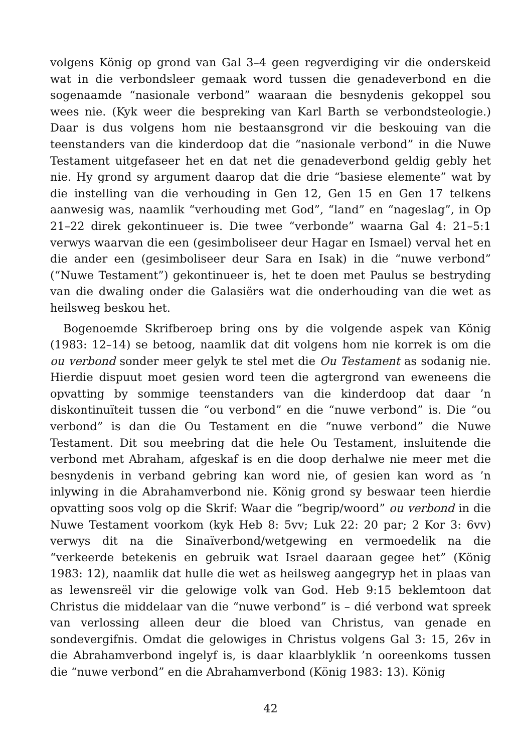volgens König op grond van Gal 3–4 geen regverdiging vir die onderskeid wat in die verbondsleer gemaak word tussen die genadeverbond en die sogenaamde “nasionale verbond” waaraan die besnydenis gekoppel sou wees nie. (Kyk weer die bespreking van Karl Barth se verbondsteologie.) Daar is dus volgens hom nie bestaansgrond vir die beskouing van die teenstanders van die kinderdoop dat die “nasionale verbond” in die Nuwe Testament uitgefaseer het en dat net die genadeverbond geldig gebly het nie. Hy grond sy argument daarop dat die drie “basiese elemente” wat by die instelling van die verhouding in Gen 12, Gen 15 en Gen 17 telkens aanwesig was, naamlik “verhouding met God”, “land” en “nageslag”, in Op 21–22 direk gekontinueer is. Die twee “verbonde” waarna Gal 4: 21–5:1 verwys waarvan die een (gesimboliseer deur Hagar en Ismael) verval het en die ander een (gesimboliseer deur Sara en Isak) in die “nuwe verbond” (“Nuwe Testament”) gekontinueer is, het te doen met Paulus se bestryding van die dwaling onder die Galasiërs wat die onderhouding van die wet as heilsweg beskou het.
Bogenoemde Skrifberoep bring ons by die volgende aspek van König (1983: 12–14) se betoog, naamlik dat dit volgens hom nie korrek is om die ou verbond sonder meer gelyk te stel met die Ou Testament as sodanig nie. Hierdie dispuut moet gesien word teen die agtergrond van eweneens die opvatting by sommige teenstanders van die kinderdoop dat daar ’n diskontinuïteit tussen die “ou verbond” en die “nuwe verbond” is. Die “ou verbond” is dan die Ou Testament en die “nuwe verbond” die Nuwe Testament. Dit sou meebring dat die hele Ou Testament, insluitende die verbond met Abraham, afgeskaf is en die doop derhalwe nie meer met die besnydenis in verband gebring kan word nie, of gesien kan word as ’n inlywing in die Abrahamverbond nie. König grond sy beswaar teen hierdie opvatting soos volg op die Skrif: Waar die “begrip/woord” ou verbond in die Nuwe Testament voorkom (kyk Heb 8: 5vv; Luk 22: 20 par; 2 Kor 3: 6vv) verwys dit na die Sinaïverbond/wetgewing en vermoedelik na die “verkeerde betekenis en gebruik wat Israel daaraan gegee het” (König 1983: 12), naamlik dat hulle die wet as heilsweg aangegryp het in plaas van as lewensreël vir die gelowige volk van God. Heb 9:15 beklemtoon dat Christus die middelaar van die “nuwe verbond” is – dié verbond wat spreek van verlossing alleen deur die bloed van Christus, van genade en sondevergifnis. Omdat die gelowiges in Christus volgens Gal 3: 15, 26v in die Abrahamverbond ingelyf is, is daar klaarblyklik ’n ooreenkoms tussen die “nuwe verbond” en die Abrahamverbond (König 1983: 13). König
42